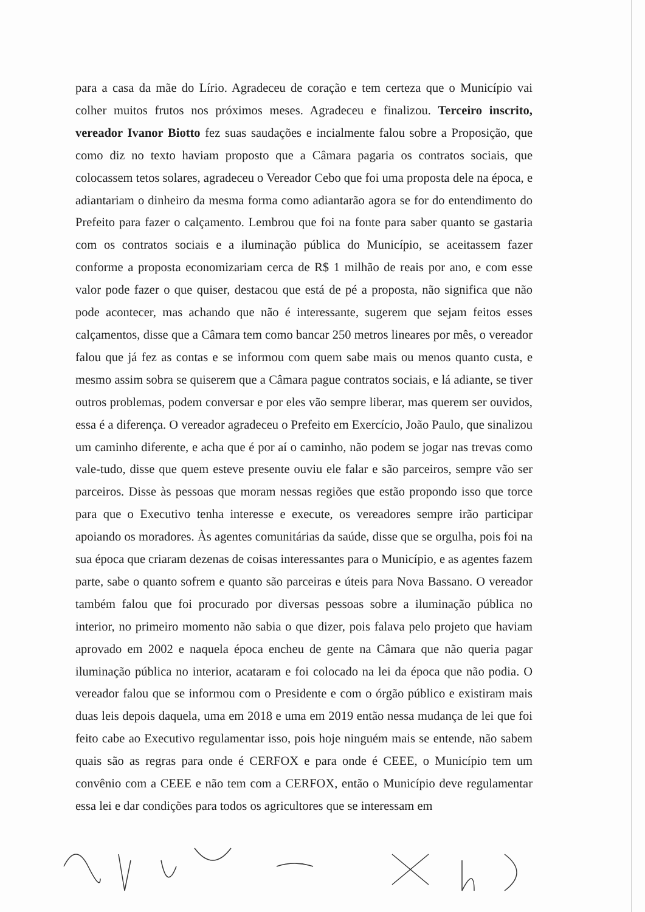para a casa da mãe do Lírio. Agradeceu de coração e tem certeza que o Município vai colher muitos frutos nos próximos meses. Agradeceu e finalizou. Terceiro inscrito, vereador Ivanor Biotto fez suas saudações e incialmente falou sobre a Proposição, que como diz no texto haviam proposto que a Câmara pagaria os contratos sociais, que colocassem tetos solares, agradeceu o Vereador Cebo que foi uma proposta dele na época, e adiantariam o dinheiro da mesma forma como adiantarão agora se for do entendimento do Prefeito para fazer o calçamento. Lembrou que foi na fonte para saber quanto se gastaria com os contratos sociais e a iluminação pública do Município, se aceitassem fazer conforme a proposta economizariam cerca de R$ 1 milhão de reais por ano, e com esse valor pode fazer o que quiser, destacou que está de pé a proposta, não significa que não pode acontecer, mas achando que não é interessante, sugerem que sejam feitos esses calçamentos, disse que a Câmara tem como bancar 250 metros lineares por mês, o vereador falou que já fez as contas e se informou com quem sabe mais ou menos quanto custa, e mesmo assim sobra se quiserem que a Câmara pague contratos sociais, e lá adiante, se tiver outros problemas, podem conversar e por eles vão sempre liberar, mas querem ser ouvidos, essa é a diferença. O vereador agradeceu o Prefeito em Exercício, João Paulo, que sinalizou um caminho diferente, e acha que é por aí o caminho, não podem se jogar nas trevas como vale-tudo, disse que quem esteve presente ouviu ele falar e são parceiros, sempre vão ser parceiros. Disse às pessoas que moram nessas regiões que estão propondo isso que torce para que o Executivo tenha interesse e execute, os vereadores sempre irão participar apoiando os moradores. Às agentes comunitárias da saúde, disse que se orgulha, pois foi na sua época que criaram dezenas de coisas interessantes para o Município, e as agentes fazem parte, sabe o quanto sofrem e quanto são parceiras e úteis para Nova Bassano. O vereador também falou que foi procurado por diversas pessoas sobre a iluminação pública no interior, no primeiro momento não sabia o que dizer, pois falava pelo projeto que haviam aprovado em 2002 e naquela época encheu de gente na Câmara que não queria pagar iluminação pública no interior, acataram e foi colocado na lei da época que não podia. O vereador falou que se informou com o Presidente e com o órgão público e existiram mais duas leis depois daquela, uma em 2018 e uma em 2019 então nessa mudança de lei que foi feito cabe ao Executivo regulamentar isso, pois hoje ninguém mais se entende, não sabem quais são as regras para onde é CERFOX e para onde é CEEE, o Município tem um convênio com a CEEE e não tem com a CERFOX, então o Município deve regulamentar essa lei e dar condições para todos os agricultores que se interessam em